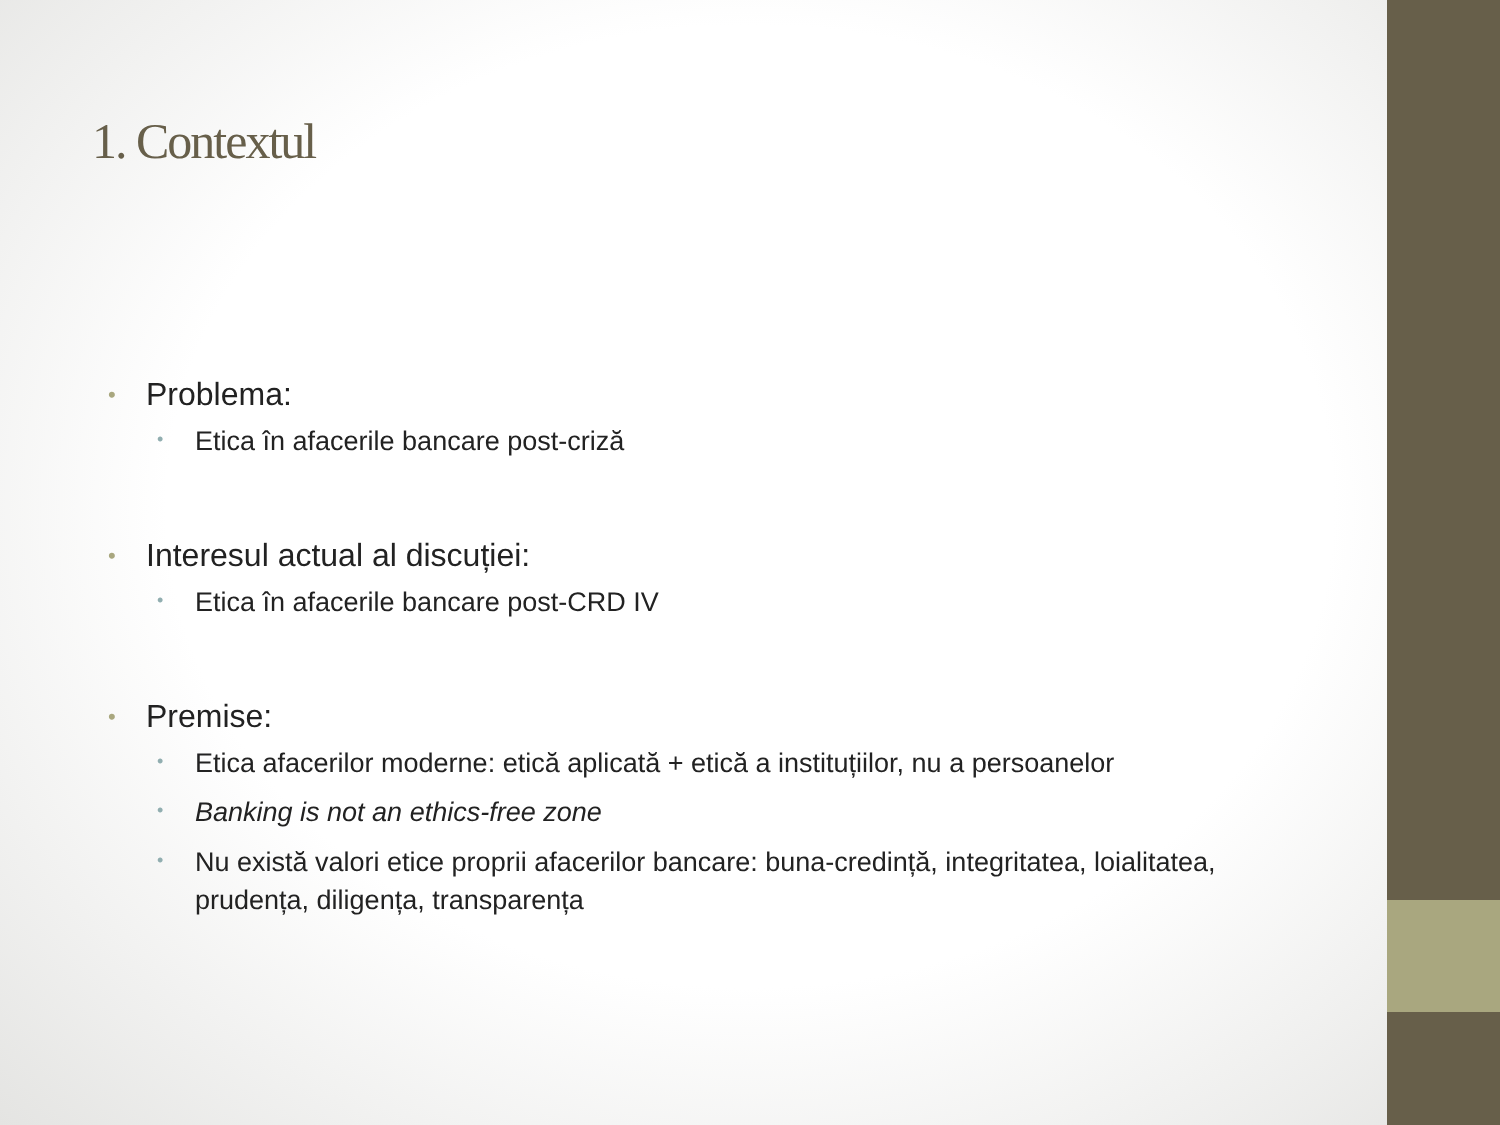1. Contextul
• Problema:
• Etica în afacerile bancare post-criză
• Interesul actual al discuției:
• Etica în afacerile bancare post-CRD IV
• Premise:
• Etica afacerilor moderne: etică aplicată + etică a instituțiilor, nu a persoanelor
• Banking is not an ethics-free zone
• Nu există valori etice proprii afacerilor bancare: buna-credință, integritatea, loialitatea, prudența, diligența, transparența